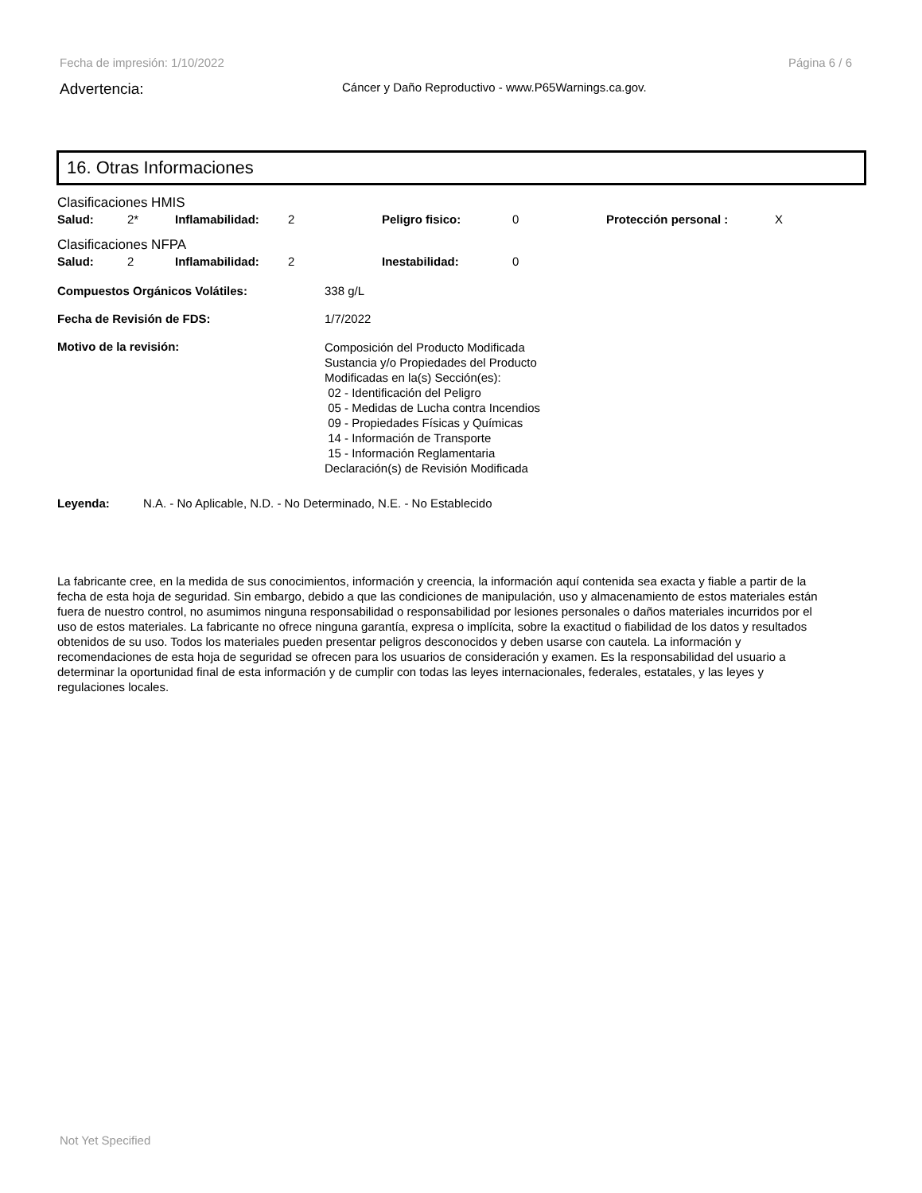Fecha de impresión: 1/10/2022 Página 6 / 6
Advertencia: Cáncer y Daño Reproductivo - www.P65Warnings.ca.gov.
16. Otras Informaciones
Clasificaciones HMIS
| Salud: | 2* | Inflamabilidad: | 2 | Peligro fisico: | 0 | Protección personal : | X |
Clasificaciones NFPA
| Salud: | 2 | Inflamabilidad: | 2 | Inestabilidad: | 0 |
Compuestos Orgánicos Volátiles: 338 g/L
Fecha de Revisión de FDS: 1/7/2022
Motivo de la revisión: Composición del Producto Modificada
Sustancia y/o Propiedades del Producto
Modificadas en la(s) Sección(es):
02 - Identificación del Peligro
05 - Medidas de Lucha contra Incendios
09 - Propiedades Físicas y Químicas
14 - Información de Transporte
15 - Información Reglamentaria
Declaración(s) de Revisión Modificada
Leyenda: N.A. - No Aplicable, N.D. - No Determinado, N.E. - No Establecido
La fabricante cree, en la medida de sus conocimientos, información y creencia, la información aquí contenida sea exacta y fiable a partir de la fecha de esta hoja de seguridad. Sin embargo, debido a que las condiciones de manipulación, uso y almacenamiento de estos materiales están fuera de nuestro control, no asumimos ninguna responsabilidad o responsabilidad por lesiones personales o daños materiales incurridos por el uso de estos materiales. La fabricante no ofrece ninguna garantía, expresa o implícita, sobre la exactitud o fiabilidad de los datos y resultados obtenidos de su uso. Todos los materiales pueden presentar peligros desconocidos y deben usarse con cautela. La información y recomendaciones de esta hoja de seguridad se ofrecen para los usuarios de consideración y examen. Es la responsabilidad del usuario a determinar la oportunidad final de esta información y de cumplir con todas las leyes internacionales, federales, estatales, y las leyes y regulaciones locales.
Not Yet Specified